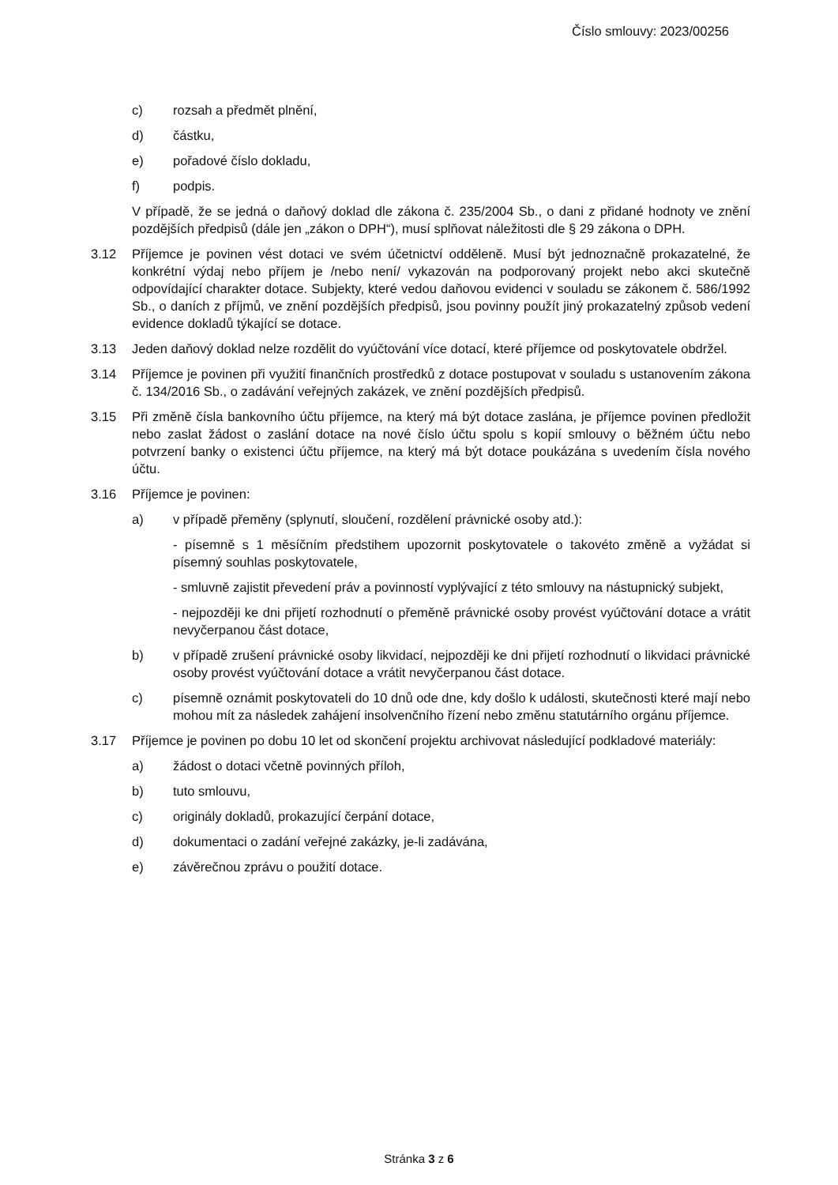Číslo smlouvy: 2023/00256
c) rozsah a předmět plnění,
d) částku,
e) pořadové číslo dokladu,
f) podpis.
V případě, že se jedná o daňový doklad dle zákona č. 235/2004 Sb., o dani z přidané hodnoty ve znění pozdějších předpisů (dále jen „zákon o DPH“), musí splňovat náležitosti dle § 29 zákona o DPH.
3.12 Příjemce je povinen vést dotaci ve svém účetnictví odděleně. Musí být jednoznačně prokazatelné, že konkrétní výdaj nebo příjem je /nebo není/ vykazován na podporovaný projekt nebo akci skutečně odpovídající charakter dotace. Subjekty, které vedou daňovou evidenci v souladu se zákonem č. 586/1992 Sb., o daních z příjmů, ve znění pozdějších předpisů, jsou povinny použít jiný prokazatelný způsob vedení evidence dokladů týkající se dotace.
3.13 Jeden daňový doklad nelze rozdělit do vyúčtování více dotací, které příjemce od poskytovatele obdržel.
3.14 Příjemce je povinen při využití finančních prostředků z dotace postupovat v souladu s ustanovením zákona č. 134/2016 Sb., o zadávání veřejných zakázek, ve znění pozdějších předpisů.
3.15 Při změně čísla bankovního účtu příjemce, na který má být dotace zaslána, je příjemce povinen předložit nebo zaslat žádost o zaslání dotace na nové číslo účtu spolu s kopií smlouvy o běžném účtu nebo potvrzení banky o existenci účtu příjemce, na který má být dotace poukázána s uvedením čísla nového účtu.
3.16 Příjemce je povinen:
a) v případě přeměny (splynutí, sloučení, rozdělení právnické osoby atd.):
- písemně s 1 měsíčním předstihem upozornit poskytovatele o takovéto změně a vyžádat si písemný souhlas poskytovatele,
- smluvně zajistit převedení práv a povinností vyplývající z této smlouvy na nástupnický subjekt,
- nejpozději ke dni přijetí rozhodnutí o přeměně právnické osoby provést vyúčtování dotace a vrátit nevyčerpanou část dotace,
b) v případě zrušení právnické osoby likvidací, nejpozději ke dni přijetí rozhodnutí o likvidaci právnické osoby provést vyúčtování dotace a vrátit nevyčerpanou část dotace.
c) písemně oznámit poskytovateli do 10 dnů ode dne, kdy došlo k události, skutečnosti které mají nebo mohou mít za následek zahájení insolvenčního řízení nebo změnu statutárního orgánu příjemce.
3.17 Příjemce je povinen po dobu 10 let od skončení projektu archivovat následující podkladové materiály:
a) žádost o dotaci včetně povinných příloh,
b) tuto smlouvu,
c) originály dokladů, prokazující čerpání dotace,
d) dokumentaci o zadání veřejné zakázky, je-li zadávána,
e) závěrečnou zprávu o použití dotace.
Stránka 3 z 6